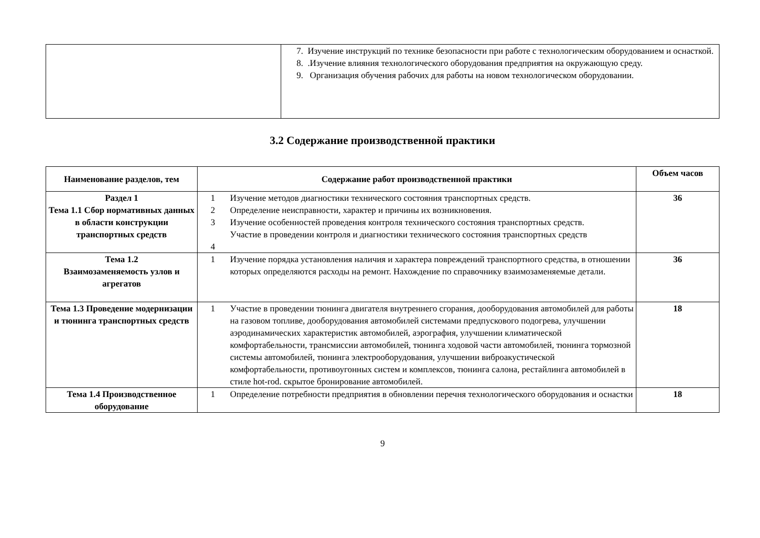| | 7. Изучение инструкций по технике безопасности при работе с технологическим оборудованием и оснасткой. 8. .Изучение влияния технологического оборудования предприятия на окружающую среду. 9. Организация обучения рабочих для работы на новом технологическом оборудовании. |
3.2 Содержание производственной практики
| Наименование разделов, тем | Содержание работ производственной практики | | Объем часов |
| --- | --- | --- | --- |
| Раздел 1 Тема 1.1 Сбор нормативных данных в области конструкции транспортных средств | 1 2 3 4 | Изучение методов диагностики технического состояния транспортных средств. Определение неисправности, характер и причины их возникновения. Изучение особенностей проведения контроля технического состояния транспортных средств. Участие в проведении контроля и диагностики технического состояния транспортных средств | 36 |
| Тема 1.2 Взаимозаменяемость узлов и агрегатов | 1 | Изучение порядка установления наличия и характера повреждений транспортного средства, в отношении которых определяются расходы на ремонт. Нахождение по справочнику взаимозаменяемые детали. | 36 |
| Тема 1.3 Проведение модернизации и тюнинга транспортных средств | 1 | Участие в проведении тюнинга двигателя внутреннего сгорания, дооборудования автомобилей для работы на газовом топливе, дооборудования автомобилей системами предпускового подогрева, улучшении аэродинамических характеристик автомобилей, аэрография, улучшении климатической комфортабельности, трансмиссии автомобилей, тюнинга ходовой части автомобилей, тюнинга тормозной системы автомобилей, тюнинга электрооборудования, улучшении виброакустической комфортабельности, противоугонных систем и комплексов, тюнинга салона, рестайлинга автомобилей в стиле hot-rod. скрытое бронирование автомобилей. | 18 |
| Тема 1.4 Производственное оборудование | 1 | Определение потребности предприятия в обновлении перечня технологического оборудования и оснастки | 18 |
9